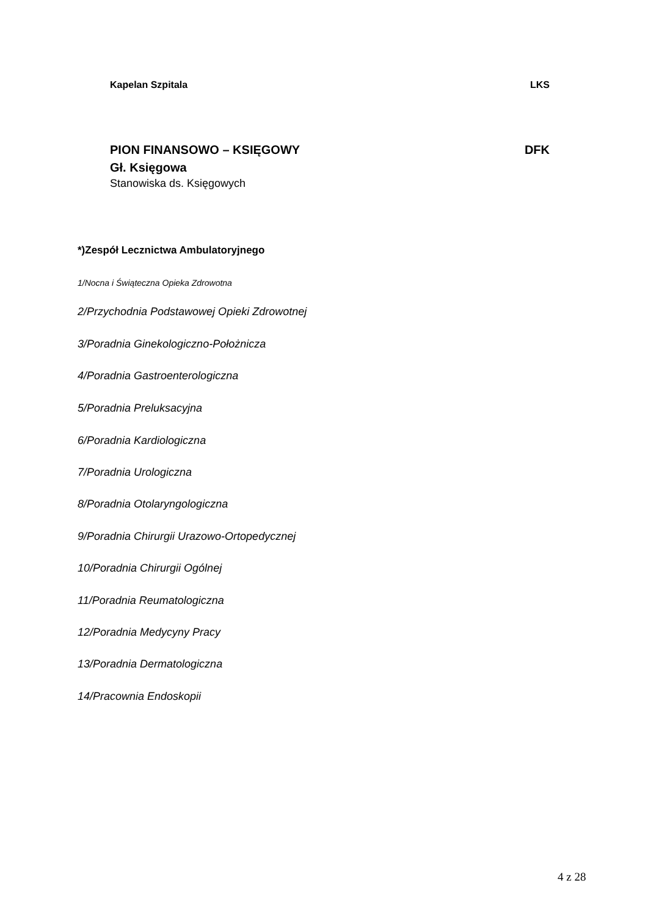Kapelan Szpitala LKS
PION FINANSOWO – KSIĘGOWY DFK
Gł. Księgowa
Stanowiska ds. Księgowych
*)Zespół Lecznictwa Ambulatoryjnego
1/Nocna i Świąteczna Opieka Zdrowotna
2/Przychodnia Podstawowej Opieki Zdrowotnej
3/Poradnia Ginekologiczno-Położnicza
4/Poradnia Gastroenterologiczna
5/Poradnia Preluksacyjna
6/Poradnia Kardiologiczna
7/Poradnia Urologiczna
8/Poradnia Otolaryngologiczna
9/Poradnia Chirurgii Urazowo-Ortopedycznej
10/Poradnia Chirurgii Ogólnej
11/Poradnia Reumatologiczna
12/Poradnia Medycyny Pracy
13/Poradnia Dermatologiczna
14/Pracownia Endoskopii
4 z 28